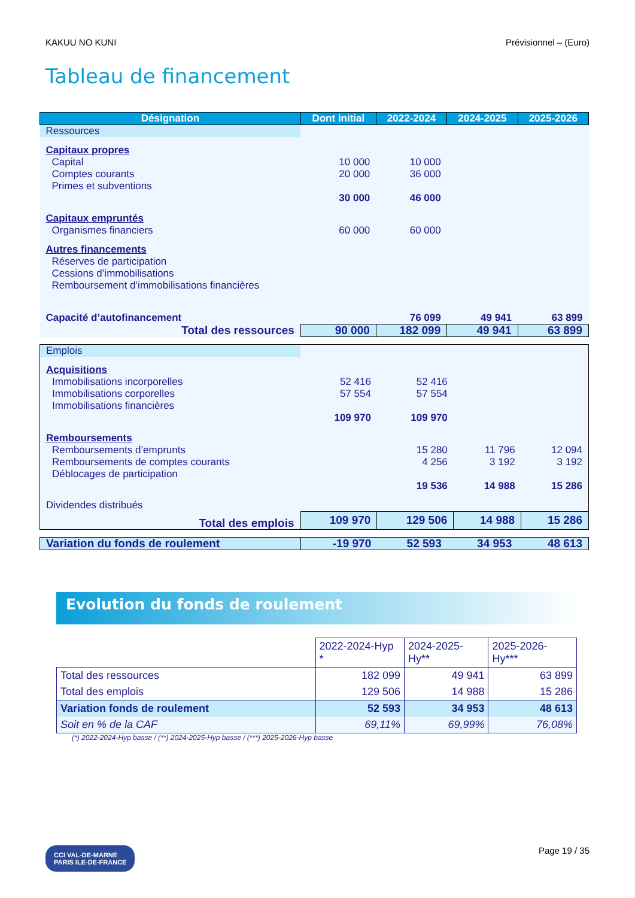KAKUU NO KUNI Prévisionnel – (Euro)
Tableau de financement
| Désignation | Dont initial | 2022-2024 | 2024-2025 | 2025-2026 |
| --- | --- | --- | --- | --- |
| Ressources | | | | |
| Capitaux propres | | | | |
| Capital | 10 000 | 10 000 | | |
| Comptes courants | 20 000 | 36 000 | | |
| Primes et subventions | | | | |
| | 30 000 | 46 000 | | |
| Capitaux empruntés | | | | |
| Organismes financiers | 60 000 | 60 000 | | |
| Autres financements | | | | |
| Réserves de participation | | | | |
| Cessions d’immobilisations | | | | |
| Remboursement d’immobilisations financières | | | | |
| Capacité d’autofinancement | | 76 099 | 49 941 | 63 899 |
| Total des ressources | 90 000 | 182 099 | 49 941 | 63 899 |
| Emplois | | | | |
| Acquisitions | | | | |
| Immobilisations incorporelles | 52 416 | 52 416 | | |
| Immobilisations corporelles | 57 554 | 57 554 | | |
| Immobilisations financières | | | | |
| | 109 970 | 109 970 | | |
| Remboursements | | | | |
| Remboursements d’emprunts | | 15 280 | 11 796 | 12 094 |
| Remboursements de comptes courants | | 4 256 | 3 192 | 3 192 |
| Déblocages de participation | | | | |
| | | 19 536 | 14 988 | 15 286 |
| Dividendes distribués | | | | |
| Total des emplois | 109 970 | 129 506 | 14 988 | 15 286 |
| Variation du fonds de roulement | -19 970 | 52 593 | 34 953 | 48 613 |
Evolution du fonds de roulement
| | 2022-2024-Hyp * | 2024-2025-Hy** | 2025-2026-Hy*** |
| Total des ressources | 182 099 | 49 941 | 63 899 |
| Total des emplois | 129 506 | 14 988 | 15 286 |
| Variation fonds de roulement | 52 593 | 34 953 | 48 613 |
| Soit en % de la CAF | 69,11% | 69,99% | 76,08% |
(*) 2022-2024-Hyp basse / (**) 2024-2025-Hyp basse / (***) 2025-2026-Hyp basse
CCI VAL-DE-MARNE
PARIS ILE-DE-FRANCE
Page 19 / 35